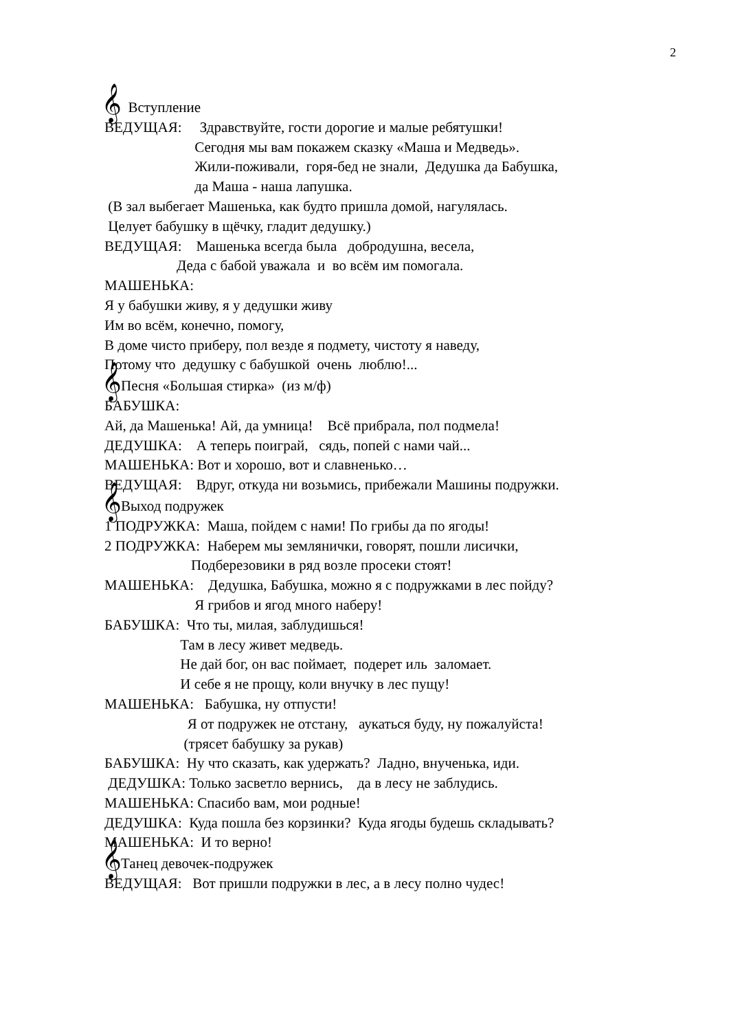2
𝄞 Вступление
ВЕДУЩАЯ: Здравствуйте, гости дорогие и малые ребятушки!
Сегодня мы вам покажем сказку «Маша и Медведь».
Жили-поживали, горя-бед не знали, Дедушка да Бабушка,
да Маша - наша лапушка.
(В зал выбегает Машенька, как будто пришла домой, нагулялась.
Целует бабушку в щёчку, гладит дедушку.)
ВЕДУЩАЯ: Машенька всегда была добродушна, весела,
Деда с бабой уважала и во всём им помогала.
МАШЕНЬКА:
Я у бабушки живу, я у дедушки живу
Им во всём, конечно, помогу,
В доме чисто приберу, пол везде я подмету, чистоту я наведу,
Потому что дедушку с бабушкой очень люблю!...
𝄞Песня «Большая стирка» (из м/ф)
БАБУШКА:
Ай, да Машенька! Ай, да умница! Всё прибрала, пол подмела!
ДЕДУШКА: А теперь поиграй, сядь, попей с нами чай...
МАШЕНЬКА: Вот и хорошо, вот и славненько…
ВЕДУЩАЯ: Вдруг, откуда ни возьмись, прибежали Машины подружки.
𝄞Выход подружек
1 ПОДРУЖКА: Маша, пойдем с нами! По грибы да по ягоды!
2 ПОДРУЖКА: Наберем мы землянички, говорят, пошли лисички,
Подберезовики в ряд возле просеки стоят!
МАШЕНЬКА: Дедушка, Бабушка, можно я с подружками в лес пойду?
Я грибов и ягод много наберу!
БАБУШКА: Что ты, милая, заблудишься!
Там в лесу живет медведь.
Не дай бог, он вас поймает, подерет иль заломает.
И себе я не прощу, коли внучку в лес пущу!
МАШЕНЬКА: Бабушка, ну отпусти!
Я от подружек не отстану, аукаться буду, ну пожалуйста!
(трясет бабушку за рукав)
БАБУШКА: Ну что сказать, как удержать? Ладно, внученька, иди.
ДЕДУШКА: Только засветло вернись, да в лесу не заблудись.
МАШЕНЬКА: Спасибо вам, мои родные!
ДЕДУШКА: Куда пошла без корзинки? Куда ягоды будешь складывать?
МАШЕНЬКА: И то верно!
𝄞Танец девочек-подружек
ВЕДУЩАЯ: Вот пришли подружки в лес, а в лесу полно чудес!